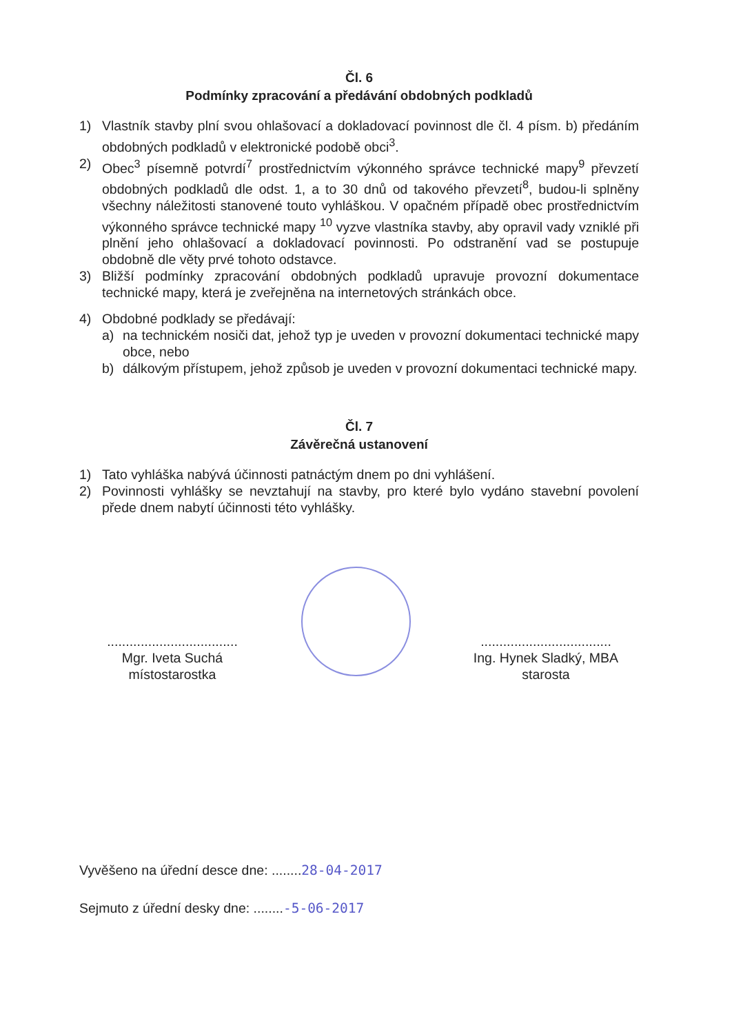Čl. 6
Podmínky zpracování a předávání obdobných podkladů
1) Vlastník stavby plní svou ohlašovací a dokladovací povinnost dle čl. 4 písm. b) předáním obdobných podkladů v elektronické podobě obci<sup>3</sup>.
2) Obec<sup>3</sup> písemně potvrdí<sup>7</sup> prostřednictvím výkonného správce technické mapy<sup>9</sup> převzetí obdobných podkladů dle odst. 1, a to 30 dnů od takového převzetí<sup>8</sup>, budou-li splněny všechny náležitosti stanovené touto vyhláškou. V opačném případě obec prostřednictvím výkonného správce technické mapy <sup>10</sup> vyzve vlastníka stavby, aby opravil vady vzniklé při plnění jeho ohlašovací a dokladovací povinnosti. Po odstranění vad se postupuje obdobně dle věty prvé tohoto odstavce.
3) Bližší podmínky zpracování obdobných podkladů upravuje provozní dokumentace technické mapy, která je zveřejněna na internetových stránkách obce.
4) Obdobné podklady se předávají:
a) na technickém nosiči dat, jehož typ je uveden v provozní dokumentaci technické mapy obce, nebo
b) dálkovým přístupem, jehož způsob je uveden v provozní dokumentaci technické mapy.
Čl. 7
Závěrečná ustanovení
1) Tato vyhláška nabývá účinnosti patnáctým dnem po dni vyhlášení.
2) Povinnosti vyhlášky se nevztahují na stavby, pro které bylo vydáno stavební povolení přede dnem nabytí účinnosti této vyhlášky.
...................................
Mgr. Iveta Suchá
místostarostka
...................................
Ing. Hynek Sladký, MBA
starosta
Vyvěšeno na úřední desce dne: ........28-04-2017
Sejmuto z úřední desky dne: ........-5-06-2017